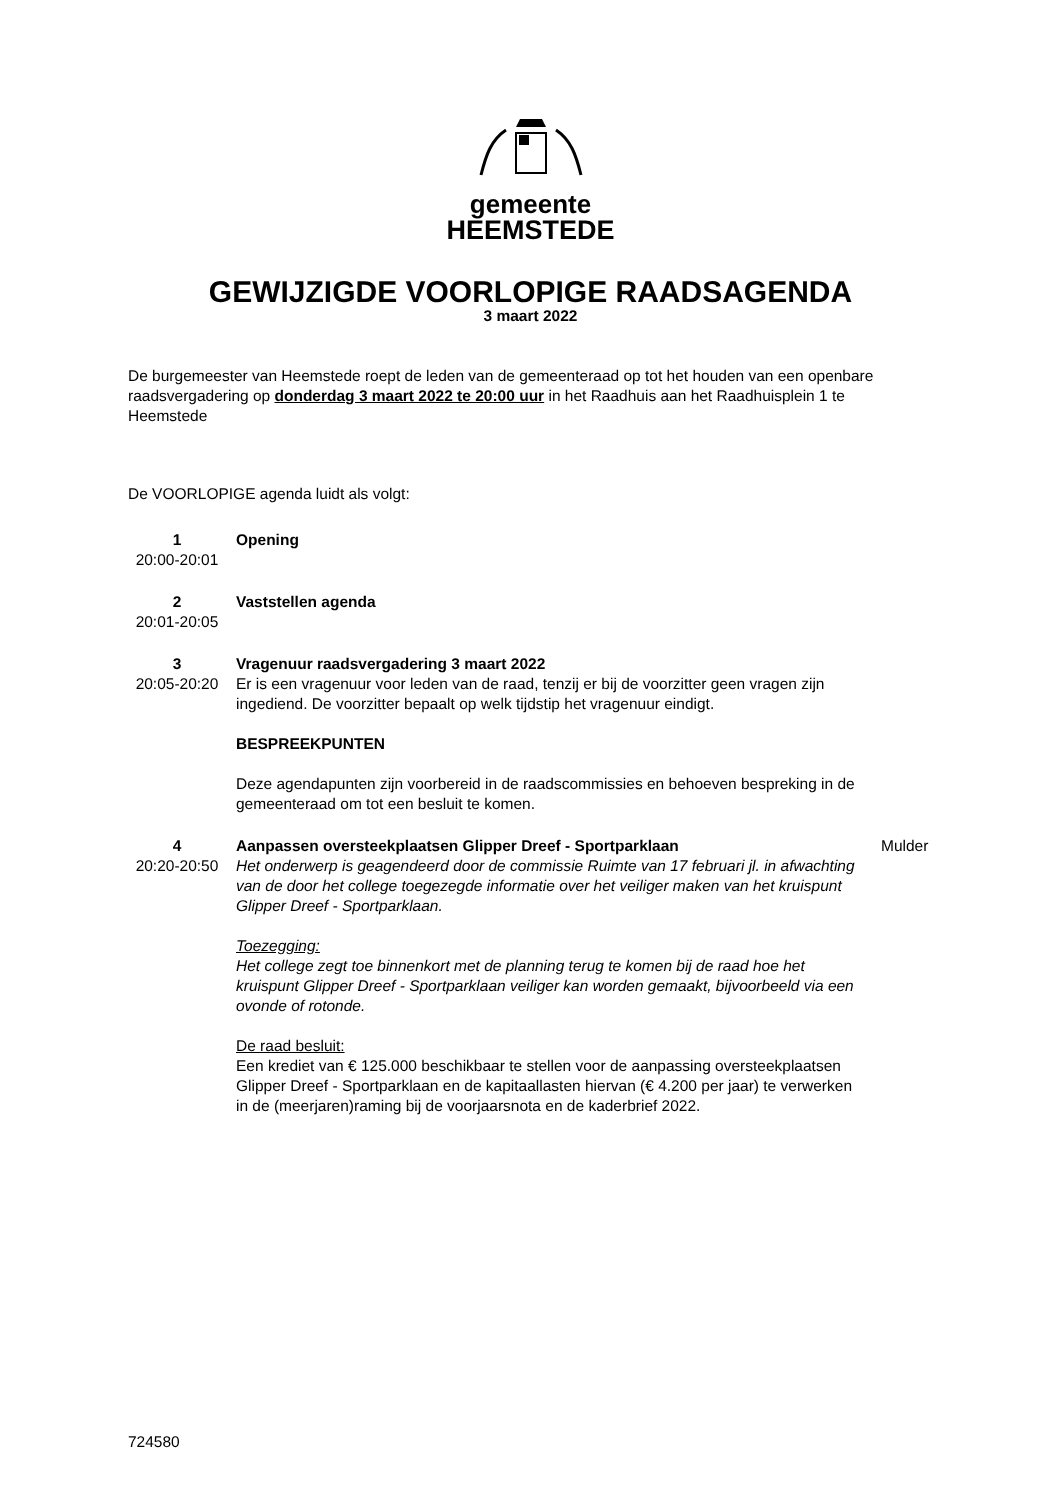gemeente
HEEMSTEDE
GEWIJZIGDE VOORLOPIGE RAADSAGENDA
3 maart 2022
De burgemeester van Heemstede roept de leden van de gemeenteraad op tot het houden van een openbare raadsvergadering op donderdag 3 maart 2022 te 20:00 uur in het Raadhuis aan het Raadhuisplein 1 te Heemstede
De VOORLOPIGE agenda luidt als volgt:
1
20:00-20:01
Opening
2
20:01-20:05
Vaststellen agenda
3
20:05-20:20
Vragenuur raadsvergadering 3 maart 2022
Er is een vragenuur voor leden van de raad, tenzij er bij de voorzitter geen vragen zijn ingediend. De voorzitter bepaalt op welk tijdstip het vragenuur eindigt.
BESPREEKPUNTEN
Deze agendapunten zijn voorbereid in de raadscommissies en behoeven bespreking in de gemeenteraad om tot een besluit te komen.
4
20:20-20:50
Aanpassen oversteekplaatsen Glipper Dreef - Sportparklaan
Het onderwerp is geagendeerd door de commissie Ruimte van 17 februari jl. in afwachting van de door het college toegezegde informatie over het veiliger maken van het kruispunt Glipper Dreef - Sportparklaan.
Toezegging:
Het college zegt toe binnenkort met de planning terug te komen bij de raad hoe het kruispunt Glipper Dreef - Sportparklaan veiliger kan worden gemaakt, bijvoorbeeld via een ovonde of rotonde.
De raad besluit:
Een krediet van € 125.000 beschikbaar te stellen voor de aanpassing oversteekplaatsen Glipper Dreef - Sportparklaan en de kapitaallasten hiervan (€ 4.200 per jaar) te verwerken in de (meerjaren)raming bij de voorjaarsnota en de kaderbrief 2022.
Mulder
724580